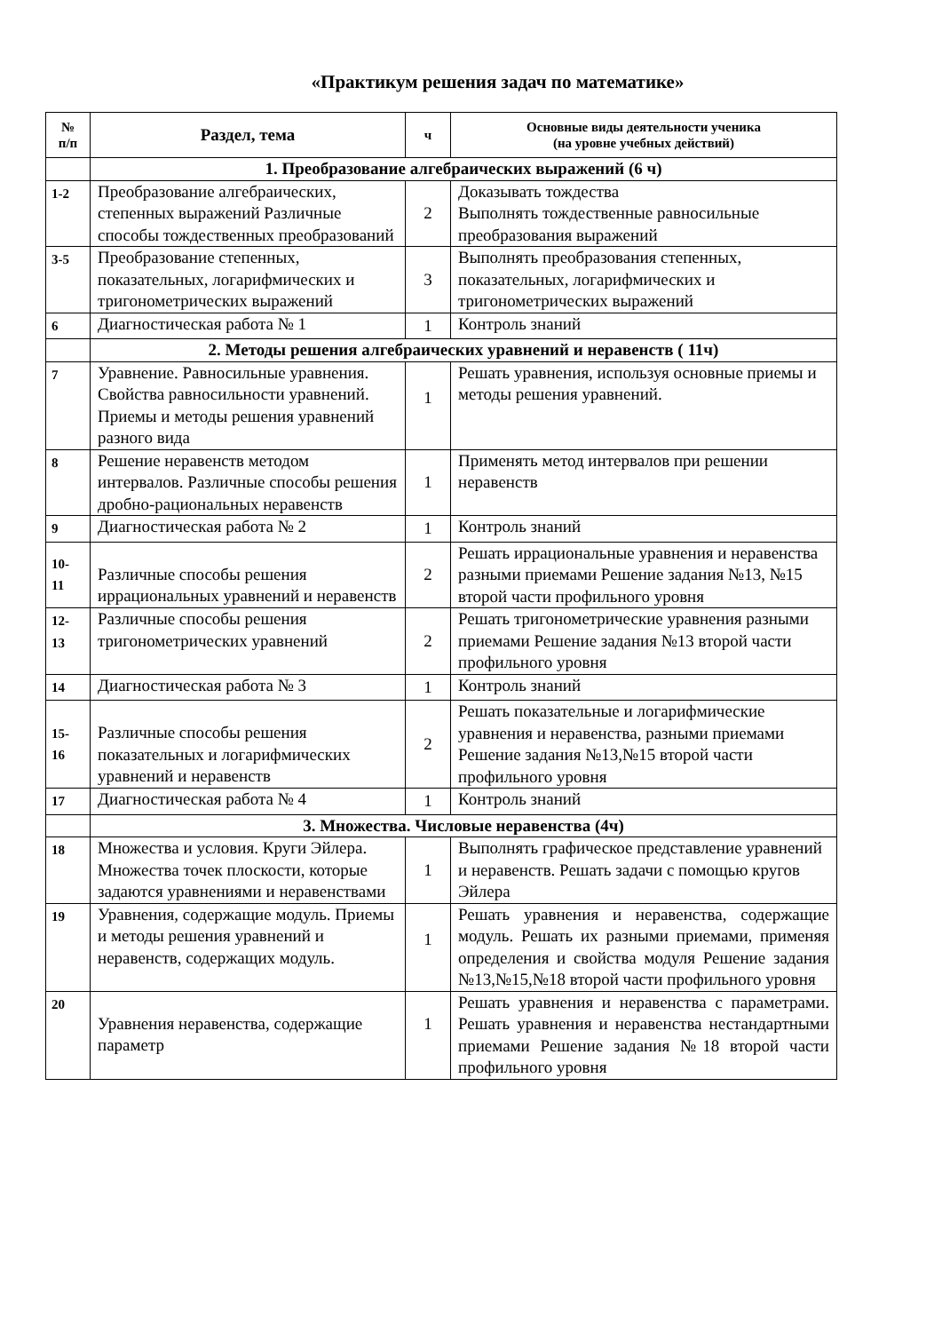«Практикум решения задач по математике»
| № п/п | Раздел, тема | ч | Основные виды деятельности ученика (на уровне учебных действий) |
| --- | --- | --- | --- |
| | 1. Преобразование алгебраических выражений (6 ч) | | |
| 1-2 | Преобразование алгебраических, степенных выражений Различные способы тождественных преобразований | 2 | Доказывать тождества Выполнять тождественные равносильные преобразования выражений |
| 3-5 | Преобразование степенных, показательных, логарифмических и тригонометрических выражений | 3 | Выполнять преобразования степенных, показательных, логарифмических и тригонометрических выражений |
| 6 | Диагностическая работа № 1 | 1 | Контроль знаний |
| | 2. Методы решения алгебраических уравнений и неравенств ( 11ч) | | |
| 7 | Уравнение. Равносильные уравнения. Свойства равносильности уравнений. Приемы и методы решения уравнений разного вида | 1 | Решать уравнения, используя основные приемы и методы решения уравнений. |
| 8 | Решение неравенств методом интервалов. Различные способы решения дробно-рациональных неравенств | 1 | Применять метод интервалов при решении неравенств |
| 9 | Диагностическая работа № 2 | 1 | Контроль знаний |
| 10- 11 | Различные способы решения иррациональных уравнений и неравенств | 2 | Решать иррациональные уравнения и неравенства разными приемами Решение задания №13, №15 второй части профильного уровня |
| 12- 13 | Различные способы решения тригонометрических уравнений | 2 | Решать тригонометрические уравнения разными приемами Решение задания №13 второй части профильного уровня |
| 14 | Диагностическая работа № 3 | 1 | Контроль знаний |
| 15- 16 | Различные способы решения показательных и логарифмических уравнений и неравенств | 2 | Решать показательные и логарифмические уравнения и неравенства, разными приемами Решение задания №13,№15 второй части профильного уровня |
| 17 | Диагностическая работа № 4 | 1 | Контроль знаний |
| | 3. Множества. Числовые неравенства (4ч) | | |
| 18 | Множества и условия. Круги Эйлера. Множества точек плоскости, которые задаются уравнениями и неравенствами | 1 | Выполнять графическое представление уравнений и неравенств. Решать задачи с помощью кругов Эйлера |
| 19 | Уравнения, содержащие модуль. Приемы и методы решения уравнений и неравенств, содержащих модуль. | 1 | Решать уравнения и неравенства, содержащие модуль. Решать их разными приемами, применяя определения и свойства модуля Решение задания №13,№15,№18 второй части профильного уровня |
| 20 | Уравнения неравенства, содержащие параметр | 1 | Решать уравнения и неравенства с параметрами. Решать уравнения и неравенства нестандартными приемами Решение задания №18 второй части профильного уровня |